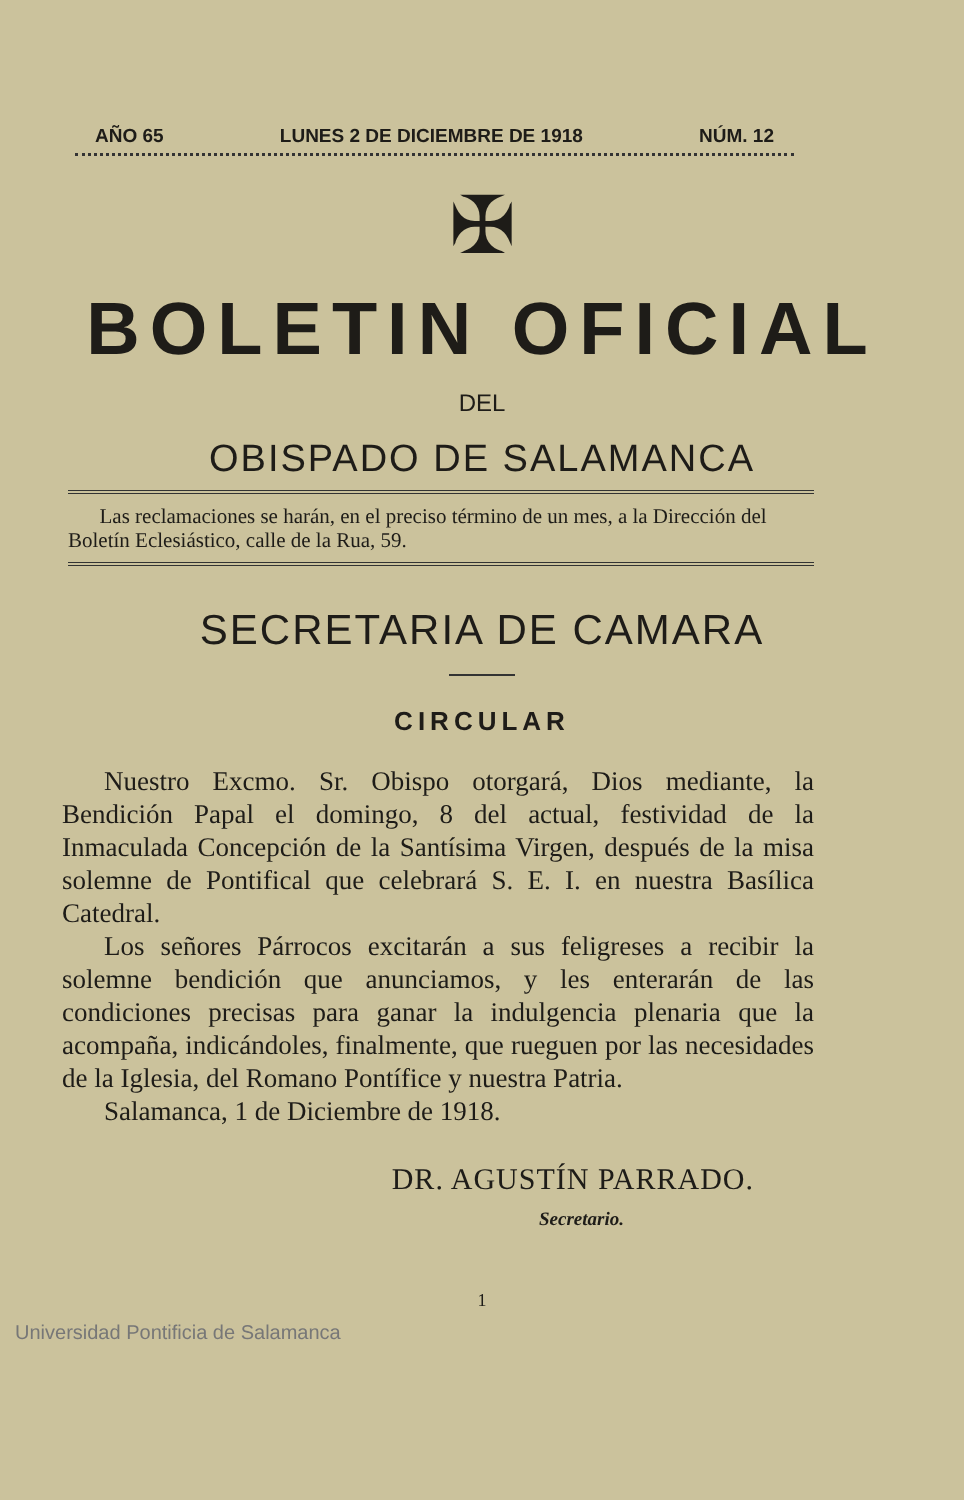AÑO 65 LUNES 2 DE DICIEMBRE DE 1918 NÚM. 12
✠
BOLETIN OFICIAL
DEL
OBISPADO DE SALAMANCA
Las reclamaciones se harán, en el preciso término de un mes, a la Dirección del Boletín Eclesiástico, calle de la Rua, 59.
SECRETARIA DE CAMARA
CIRCULAR
Nuestro Excmo. Sr. Obispo otorgará, Dios mediante, la Bendición Papal el domingo, 8 del actual, festividad de la Inmaculada Concepción de la Santísima Virgen, después de la misa solemne de Pontifical que celebrará S. E. I. en nuestra Basílica Catedral.
Los señores Párrocos excitarán a sus feligreses a recibir la solemne bendición que anunciamos, y les enterarán de las condiciones precisas para ganar la indulgencia plenaria que la acompaña, indicándoles, finalmente, que rueguen por las necesidades de la Iglesia, del Romano Pontífice y nuestra Patria.
Salamanca, 1 de Diciembre de 1918.
DR. AGUSTÍN PARRADO.
Secretario.
1
Universidad Pontificia de Salamanca